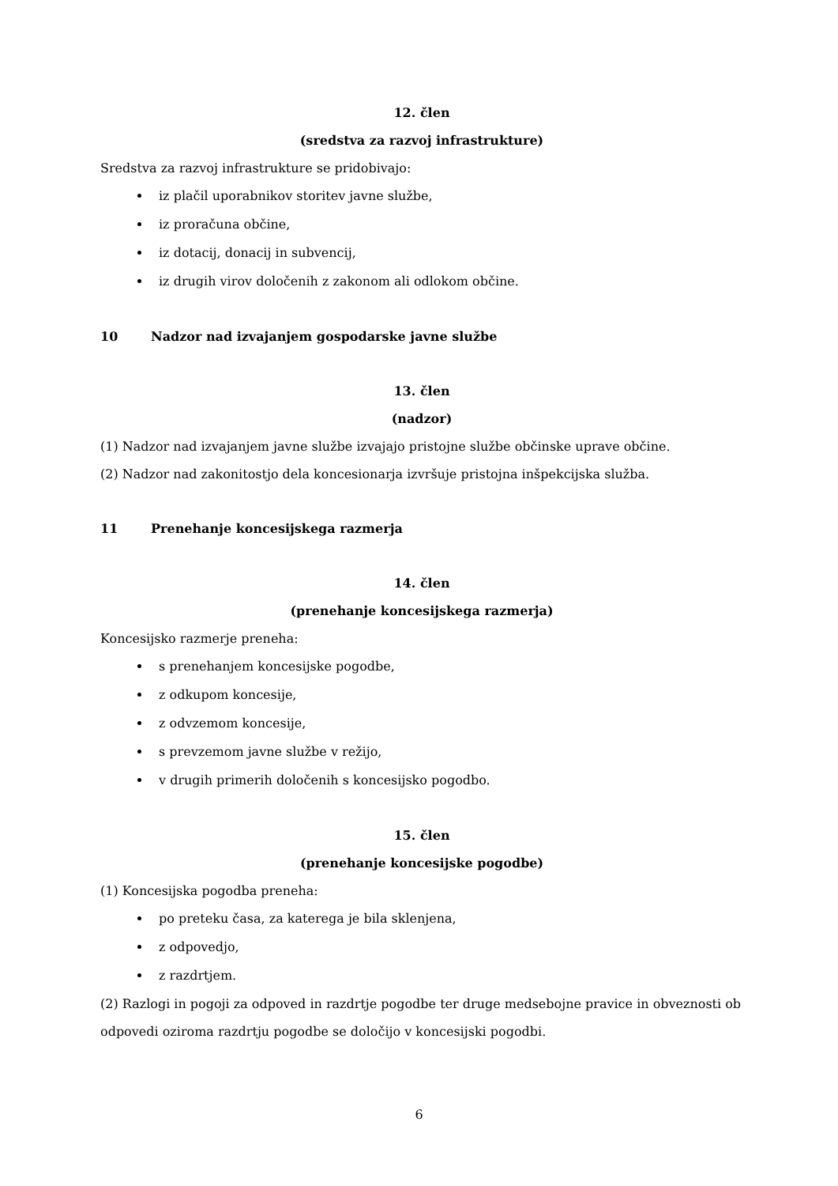12. člen
(sredstva za razvoj infrastrukture)
Sredstva za razvoj infrastrukture se pridobivajo:
iz plačil uporabnikov storitev javne službe,
iz proračuna občine,
iz dotacij, donacij in subvencij,
iz drugih virov določenih z zakonom ali odlokom občine.
10 Nadzor nad izvajanjem gospodarske javne službe
13. člen
(nadzor)
(1) Nadzor nad izvajanjem javne službe izvajajo pristojne službe občinske uprave občine.
(2) Nadzor nad zakonitostjo dela koncesionarja izvršuje pristojna inšpekcijska služba.
11 Prenehanje koncesijskega razmerja
14. člen
(prenehanje koncesijskega razmerja)
Koncesijsko razmerje preneha:
s prenehanjem koncesijske pogodbe,
z odkupom koncesije,
z odvzemom koncesije,
s prevzemom javne službe v režijo,
v drugih primerih določenih s koncesijsko pogodbo.
15. člen
(prenehanje koncesijske pogodbe)
(1) Koncesijska pogodba preneha:
po preteku časa, za katerega je bila sklenjena,
z odpovedjo,
z razdrtjem.
(2) Razlogi in pogoji za odpoved in razdrtje pogodbe ter druge medsebojne pravice in obveznosti ob odpovedi oziroma razdrtju pogodbe se določijo v koncesijski pogodbi.
6